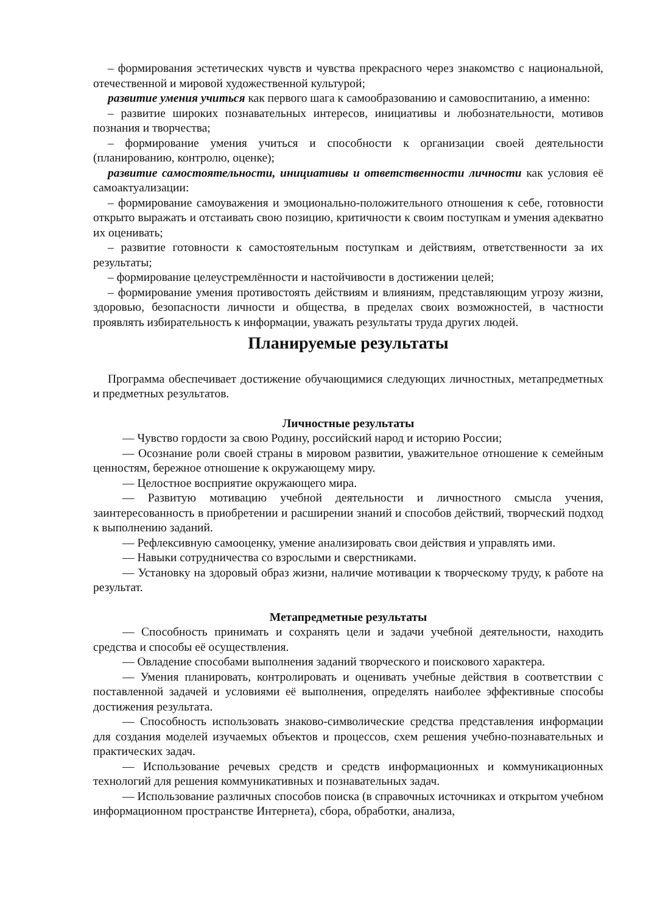– формирования эстетических чувств и чувства прекрасного через знакомство с национальной, отечественной и мировой художественной культурой;
развитие умения учиться как первого шага к самообразованию и самовоспитанию, а именно:
– развитие широких познавательных интересов, инициативы и любознательности, мотивов познания и творчества;
– формирование умения учиться и способности к организации своей деятельности (планированию, контролю, оценке);
развитие самостоятельности, инициативы и ответственности личности как условия её самоактуализации:
– формирование самоуважения и эмоционально-положительного отношения к себе, готовности открыто выражать и отстаивать свою позицию, критичности к своим поступкам и умения адекватно их оценивать;
– развитие готовности к самостоятельным поступкам и действиям, ответственности за их результаты;
– формирование целеустремлённости и настойчивости в достижении целей;
– формирование умения противостоять действиям и влияниям, представляющим угрозу жизни, здоровью, безопасности личности и общества, в пределах своих возможностей, в частности проявлять избирательность к информации, уважать результаты труда других людей.
Планируемые результаты
Программа обеспечивает достижение обучающимися следующих личностных, метапредметных и предметных результатов.
Личностные результаты
— Чувство гордости за свою Родину, российский народ и историю России;
— Осознание роли своей страны в мировом развитии, уважительное отношение к семейным ценностям, бережное отношение к окружающему миру.
— Целостное восприятие окружающего мира.
— Развитую мотивацию учебной деятельности и личностного смысла учения, заинтересованность в приобретении и расширении знаний и способов действий, творческий подход к выполнению заданий.
— Рефлексивную самооценку, умение анализировать свои действия и управлять ими.
— Навыки сотрудничества со взрослыми и сверстниками.
— Установку на здоровый образ жизни, наличие мотивации к творческому труду, к работе на результат.
Метапредметные результаты
— Способность принимать и сохранять цели и задачи учебной деятельности, находить средства и способы её осуществления.
— Овладение способами выполнения заданий творческого и поискового характера.
— Умения планировать, контролировать и оценивать учебные действия в соответствии с поставленной задачей и условиями её выполнения, определять наиболее эффективные способы достижения результата.
— Способность использовать знаково-символические средства представления информации для создания моделей изучаемых объектов и процессов, схем решения учебно-познавательных и практических задач.
— Использование речевых средств и средств информационных и коммуникационных технологий для решения коммуникативных и познавательных задач.
— Использование различных способов поиска (в справочных источниках и открытом учебном информационном пространстве Интернета), сбора, обработки, анализа,